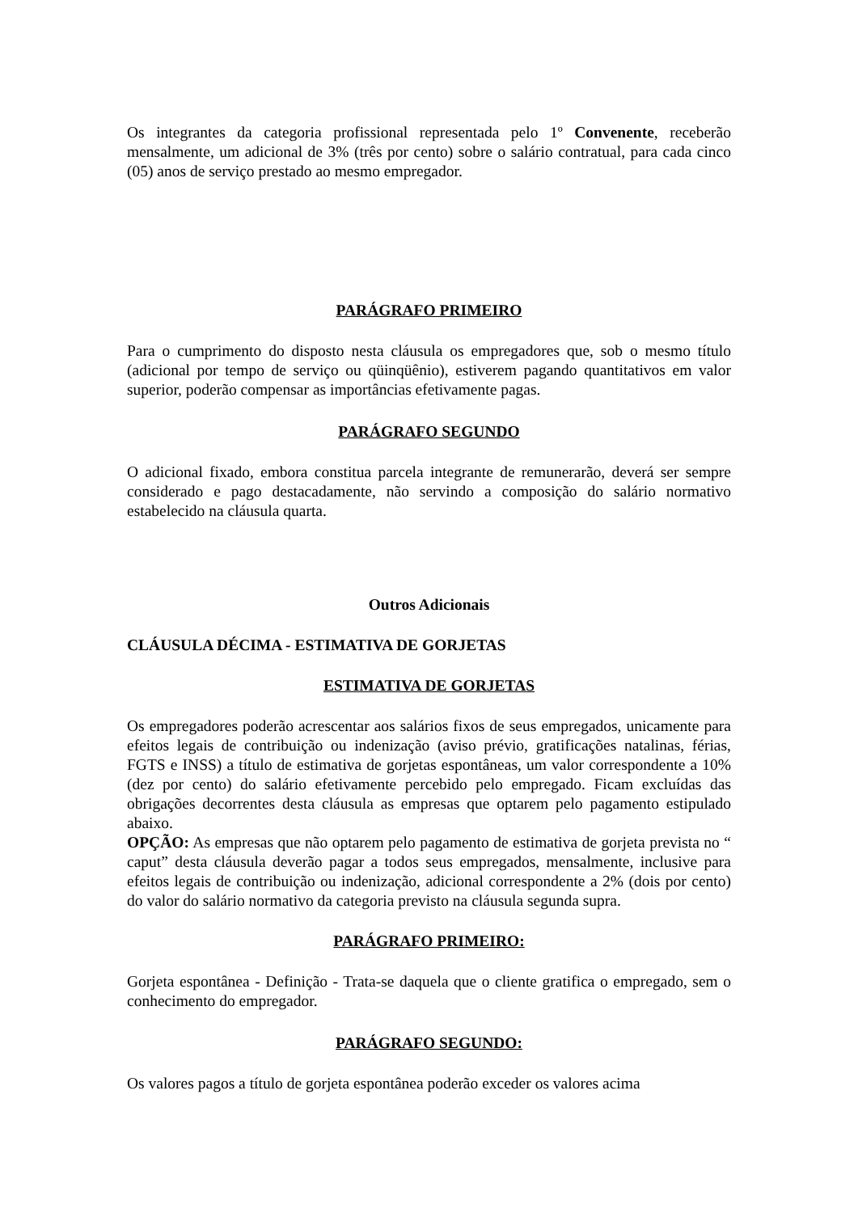Os integrantes da categoria profissional representada pelo 1º Convenente, receberão mensalmente, um adicional de 3% (três por cento) sobre o salário contratual, para cada cinco (05) anos de serviço prestado ao mesmo empregador.
PARÁGRAFO PRIMEIRO
Para o cumprimento do disposto nesta cláusula os empregadores que, sob o mesmo título (adicional por tempo de serviço ou qüinqüênio), estiverem pagando quantitativos em valor superior, poderão compensar as importâncias efetivamente pagas.
PARÁGRAFO SEGUNDO
O adicional fixado, embora constitua parcela integrante de remunerarão, deverá ser sempre considerado e pago destacadamente, não servindo a composição do salário normativo estabelecido na cláusula quarta.
Outros Adicionais
CLÁUSULA DÉCIMA - ESTIMATIVA DE GORJETAS
ESTIMATIVA DE GORJETAS
Os empregadores poderão acrescentar aos salários fixos de seus empregados, unicamente para efeitos legais de contribuição ou indenização (aviso prévio, gratificações natalinas, férias, FGTS e INSS) a título de estimativa de gorjetas espontâneas, um valor correspondente a 10% (dez por cento) do salário efetivamente percebido pelo empregado. Ficam excluídas das obrigações decorrentes desta cláusula as empresas que optarem pelo pagamento estipulado abaixo.
OPÇÃO: As empresas que não optarem pelo pagamento de estimativa de gorjeta prevista no “ caput” desta cláusula deverão pagar a todos seus empregados, mensalmente, inclusive para efeitos legais de contribuição ou indenização, adicional correspondente a 2% (dois por cento) do valor do salário normativo da categoria previsto na cláusula segunda supra.
PARÁGRAFO PRIMEIRO:
Gorjeta espontânea - Definição - Trata-se daquela que o cliente gratifica o empregado, sem o conhecimento do empregador.
PARÁGRAFO SEGUNDO:
Os valores pagos a título de gorjeta espontânea poderão exceder os valores acima